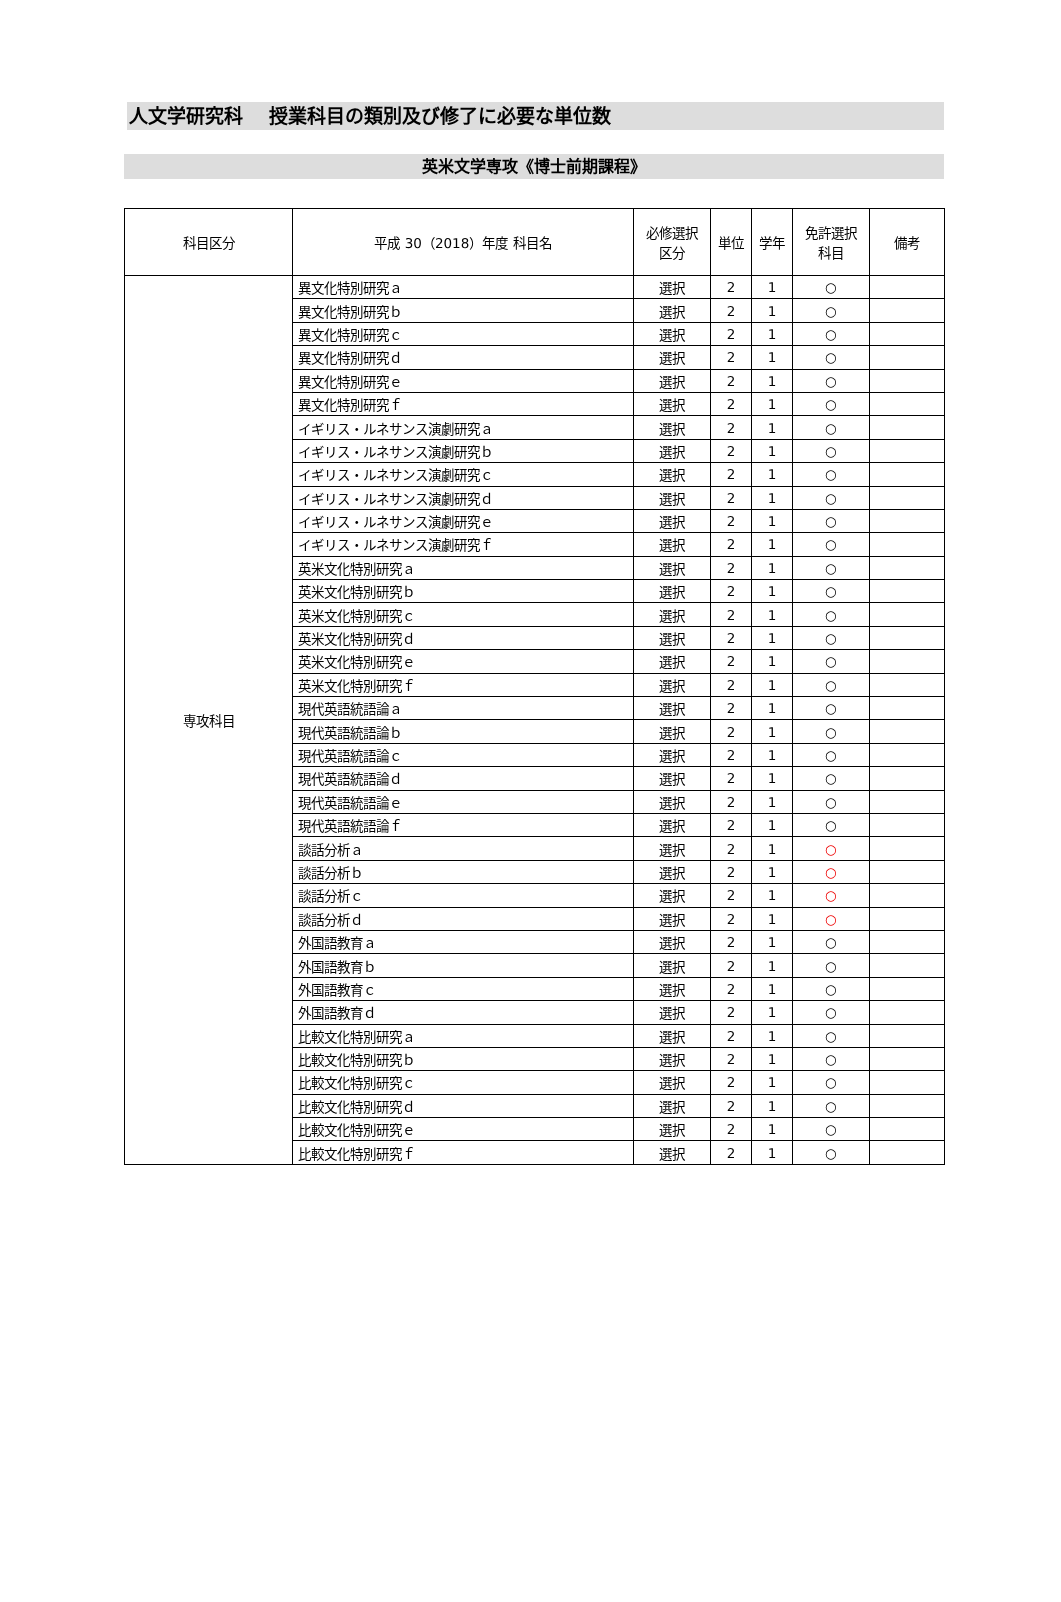人文学研究科　 授業科目の類別及び修了に必要な単位数
英米文学専攻《博士前期課程》
| 科目区分 | 平成 30（2018）年度 科目名 | 必修選択 区分 | 単位 | 学年 | 免許選択 科目 | 備考 |
| --- | --- | --- | --- | --- | --- | --- |
| 専攻科目 | 異文化特別研究ａ | 選択 | 2 | 1 | ○ | |
| | 異文化特別研究ｂ | 選択 | 2 | 1 | ○ | |
| | 異文化特別研究ｃ | 選択 | 2 | 1 | ○ | |
| | 異文化特別研究ｄ | 選択 | 2 | 1 | ○ | |
| | 異文化特別研究ｅ | 選択 | 2 | 1 | ○ | |
| | 異文化特別研究ｆ | 選択 | 2 | 1 | ○ | |
| | イギリス・ルネサンス演劇研究ａ | 選択 | 2 | 1 | ○ | |
| | イギリス・ルネサンス演劇研究ｂ | 選択 | 2 | 1 | ○ | |
| | イギリス・ルネサンス演劇研究ｃ | 選択 | 2 | 1 | ○ | |
| | イギリス・ルネサンス演劇研究ｄ | 選択 | 2 | 1 | ○ | |
| | イギリス・ルネサンス演劇研究ｅ | 選択 | 2 | 1 | ○ | |
| | イギリス・ルネサンス演劇研究ｆ | 選択 | 2 | 1 | ○ | |
| | 英米文化特別研究ａ | 選択 | 2 | 1 | ○ | |
| | 英米文化特別研究ｂ | 選択 | 2 | 1 | ○ | |
| | 英米文化特別研究ｃ | 選択 | 2 | 1 | ○ | |
| | 英米文化特別研究ｄ | 選択 | 2 | 1 | ○ | |
| | 英米文化特別研究ｅ | 選択 | 2 | 1 | ○ | |
| | 英米文化特別研究ｆ | 選択 | 2 | 1 | ○ | |
| | 現代英語統語論ａ | 選択 | 2 | 1 | ○ | |
| | 現代英語統語論ｂ | 選択 | 2 | 1 | ○ | |
| | 現代英語統語論ｃ | 選択 | 2 | 1 | ○ | |
| | 現代英語統語論ｄ | 選択 | 2 | 1 | ○ | |
| | 現代英語統語論ｅ | 選択 | 2 | 1 | ○ | |
| | 現代英語統語論ｆ | 選択 | 2 | 1 | ○ | |
| | 談話分析ａ | 選択 | 2 | 1 | ○ | |
| | 談話分析ｂ | 選択 | 2 | 1 | ○ | |
| | 談話分析ｃ | 選択 | 2 | 1 | ○ | |
| | 談話分析ｄ | 選択 | 2 | 1 | ○ | |
| | 外国語教育ａ | 選択 | 2 | 1 | ○ | |
| | 外国語教育ｂ | 選択 | 2 | 1 | ○ | |
| | 外国語教育ｃ | 選択 | 2 | 1 | ○ | |
| | 外国語教育ｄ | 選択 | 2 | 1 | ○ | |
| | 比較文化特別研究ａ | 選択 | 2 | 1 | ○ | |
| | 比較文化特別研究ｂ | 選択 | 2 | 1 | ○ | |
| | 比較文化特別研究ｃ | 選択 | 2 | 1 | ○ | |
| | 比較文化特別研究ｄ | 選択 | 2 | 1 | ○ | |
| | 比較文化特別研究ｅ | 選択 | 2 | 1 | ○ | |
| | 比較文化特別研究ｆ | 選択 | 2 | 1 | ○ | |